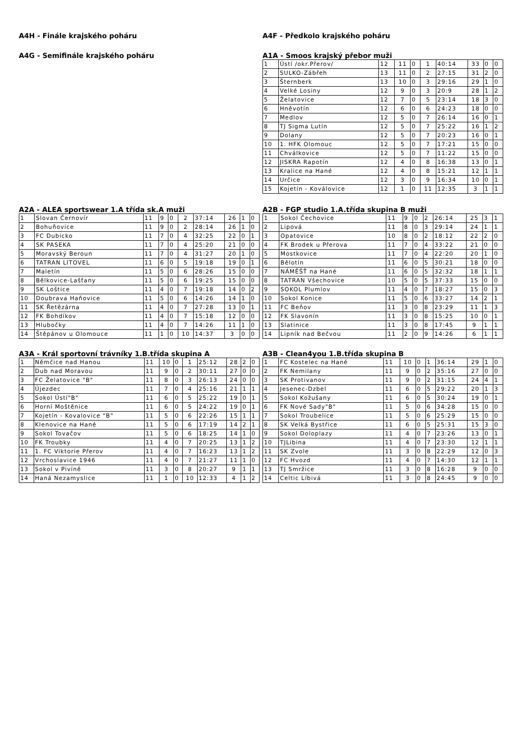A4H - Finále krajského poháru
A4G - Semifinále krajského poháru
A4F - Předkolo krajského poháru
A1A - Smoos krajský přebor muži
| 1 | Ústí /okr.Přerov/ | 12 | 11 | 0 | 1 | 40:14 | 33 | 0 | 0 |
| 2 | SULKO-Zábřeh | 13 | 11 | 0 | 2 | 27:15 | 31 | 2 | 0 |
| 3 | Šternberk | 13 | 10 | 0 | 3 | 29:16 | 29 | 1 | 0 |
| 4 | Velké Losiny | 12 | 9 | 0 | 3 | 20:9 | 28 | 1 | 2 |
| 5 | Želatovice | 12 | 7 | 0 | 5 | 23:14 | 18 | 3 | 0 |
| 6 | Hněvotín | 12 | 6 | 0 | 6 | 24:23 | 18 | 0 | 0 |
| 7 | Medlov | 12 | 5 | 0 | 7 | 26:14 | 16 | 0 | 1 |
| 8 | TJ Sigma Lutín | 12 | 5 | 0 | 7 | 25:22 | 16 | 1 | 2 |
| 9 | Dolany | 12 | 5 | 0 | 7 | 20:23 | 16 | 0 | 1 |
| 10 | 1. HFK Olomouc | 12 | 5 | 0 | 7 | 17:21 | 15 | 0 | 0 |
| 11 | Chválkovice | 12 | 5 | 0 | 7 | 11:22 | 15 | 0 | 0 |
| 12 | JISKRA Rapotín | 12 | 4 | 0 | 8 | 16:38 | 13 | 0 | 1 |
| 13 | Kralice na Hané | 12 | 4 | 0 | 8 | 15:21 | 12 | 1 | 1 |
| 14 | Určice | 12 | 3 | 0 | 9 | 16:34 | 10 | 0 | 1 |
| 15 | Kojetín - Koválovice | 12 | 1 | 0 | 11 | 12:35 | 3 | 1 | 1 |
A2A - ALEA sportswear 1.A třída sk.A muži
| 1 | Slovan Černovír | 11 | 9 | 0 | 2 | 37:14 | 26 | 1 | 0 |
| 2 | Bohuňovice | 11 | 9 | 0 | 2 | 28:14 | 26 | 1 | 0 |
| 3 | FC Dubicko | 11 | 7 | 0 | 4 | 32:25 | 22 | 0 | 1 |
| 4 | SK PASEKA | 11 | 7 | 0 | 4 | 25:20 | 21 | 0 | 0 |
| 5 | Moravský Beroun | 11 | 7 | 0 | 4 | 31:27 | 20 | 1 | 0 |
| 6 | TATRAN LITOVEL | 11 | 6 | 0 | 5 | 19:18 | 19 | 0 | 1 |
| 7 | Maletín | 11 | 5 | 0 | 6 | 28:26 | 15 | 0 | 0 |
| 8 | Bělkovice-Lašťany | 11 | 5 | 0 | 6 | 19:25 | 15 | 0 | 0 |
| 9 | SK Loštice | 11 | 4 | 0 | 7 | 19:18 | 14 | 0 | 2 |
| 10 | Doubrava Haňovice | 11 | 5 | 0 | 6 | 14:26 | 14 | 1 | 0 |
| 11 | SK Řetězárna | 11 | 4 | 0 | 7 | 27:28 | 13 | 0 | 1 |
| 12 | FK Bohdíkov | 11 | 4 | 0 | 7 | 15:18 | 12 | 0 | 0 |
| 13 | Hlubočky | 11 | 4 | 0 | 7 | 14:26 | 11 | 1 | 0 |
| 14 | Štěpánov u Olomouce | 11 | 1 | 0 | 10 | 14:37 | 3 | 0 | 0 |
A2B - FGP studio 1.A.třída skupina B muži
| 1 | Sokol Čechovice | 11 | 9 | 0 | 2 | 26:14 | 25 | 3 | 1 |
| 2 | Lipová | 11 | 8 | 0 | 3 | 29:14 | 24 | 1 | 1 |
| 3 | Opatovice | 10 | 8 | 0 | 2 | 18:12 | 22 | 2 | 0 |
| 4 | FK Brodek u Přerova | 11 | 7 | 0 | 4 | 33:22 | 21 | 0 | 0 |
| 5 | Mostkovice | 11 | 7 | 0 | 4 | 22:20 | 20 | 1 | 0 |
| 6 | Bělotín | 11 | 6 | 0 | 5 | 30:21 | 18 | 0 | 0 |
| 7 | NÁMĚŠŤ na Hané | 11 | 6 | 0 | 5 | 32:32 | 18 | 1 | 1 |
| 8 | TATRAN Všechovice | 10 | 5 | 0 | 5 | 37:33 | 15 | 0 | 0 |
| 9 | SOKOL Plumlov | 11 | 4 | 0 | 7 | 18:27 | 15 | 0 | 3 |
| 10 | Sokol Konice | 11 | 5 | 0 | 6 | 33:27 | 14 | 2 | 1 |
| 11 | FC Beňov | 11 | 3 | 0 | 8 | 23:29 | 11 | 1 | 3 |
| 12 | FK Slavonín | 11 | 3 | 0 | 8 | 15:25 | 10 | 0 | 1 |
| 13 | Slatinice | 11 | 3 | 0 | 8 | 17:45 | 9 | 1 | 1 |
| 14 | Lipník nad Bečvou | 11 | 2 | 0 | 9 | 14:26 | 6 | 1 | 1 |
A3A - Král sportovní trávníky 1.B.třída skupina A
| 1 | Němčice nad Hanou | 11 | 10 | 0 | 1 | 25:12 | 28 | 2 | 0 |
| 2 | Dub nad Moravou | 11 | 9 | 0 | 2 | 30:11 | 27 | 0 | 0 |
| 3 | FC Želatovice "B" | 11 | 8 | 0 | 3 | 26:13 | 24 | 0 | 0 |
| 4 | Újezdec | 11 | 7 | 0 | 4 | 25:16 | 21 | 1 | 1 |
| 5 | Sokol Ústí"B" | 11 | 6 | 0 | 5 | 25:22 | 19 | 0 | 1 |
| 6 | Horní Moštěnice | 11 | 6 | 0 | 5 | 24:22 | 19 | 0 | 1 |
| 7 | Kojetín - Kovalovice "B" | 11 | 5 | 0 | 6 | 22:26 | 15 | 1 | 1 |
| 8 | Klenovice na Hané | 11 | 5 | 0 | 6 | 17:19 | 14 | 2 | 1 |
| 9 | Sokol Tovačov | 11 | 5 | 0 | 6 | 18:25 | 14 | 1 | 0 |
| 10 | FK Troubky | 11 | 4 | 0 | 7 | 20:25 | 13 | 1 | 2 |
| 11 | 1. FC Viktorie Přerov | 11 | 4 | 0 | 7 | 16:23 | 13 | 1 | 2 |
| 12 | Vrchoslavice 1946 | 11 | 4 | 0 | 7 | 21:27 | 11 | 1 | 0 |
| 13 | Sokol v Pivíně | 11 | 3 | 0 | 8 | 20:27 | 9 | 1 | 1 |
| 14 | Haná Nezamyslice | 11 | 1 | 0 | 10 | 12:33 | 4 | 1 | 2 |
A3B - Clean4you 1.B.třída skupina B
| 1 | FC Kostelec na Hané | 11 | 10 | 0 | 1 | 36:14 | 29 | 1 | 0 |
| 2 | FK Nemilany | 11 | 9 | 0 | 2 | 35:16 | 27 | 0 | 0 |
| 3 | SK Protivanov | 11 | 9 | 0 | 2 | 31:15 | 24 | 4 | 1 |
| 4 | Jesenec-Dzbel | 11 | 6 | 0 | 5 | 29:22 | 20 | 1 | 3 |
| 5 | Sokol Kožušany | 11 | 6 | 0 | 5 | 30:24 | 19 | 0 | 1 |
| 6 | FK Nové Sady"B" | 11 | 5 | 0 | 6 | 34:28 | 15 | 0 | 0 |
| 7 | Sokol Troubelice | 11 | 5 | 0 | 6 | 25:29 | 15 | 0 | 0 |
| 8 | SK Velká Bystřice | 11 | 6 | 0 | 5 | 25:31 | 15 | 3 | 0 |
| 9 | Sokol Doloplazy | 11 | 4 | 0 | 7 | 23:26 | 13 | 0 | 1 |
| 10 | TJLibina | 11 | 4 | 0 | 7 | 23:30 | 12 | 1 | 1 |
| 11 | SK Zvole | 11 | 3 | 0 | 8 | 22:29 | 12 | 0 | 3 |
| 12 | FC Hvozd | 11 | 4 | 0 | 7 | 14:30 | 12 | 1 | 1 |
| 13 | TJ Smržice | 11 | 3 | 0 | 8 | 16:28 | 9 | 0 | 0 |
| 14 | Celtic Líbivá | 11 | 3 | 0 | 8 | 24:45 | 9 | 0 | 0 |